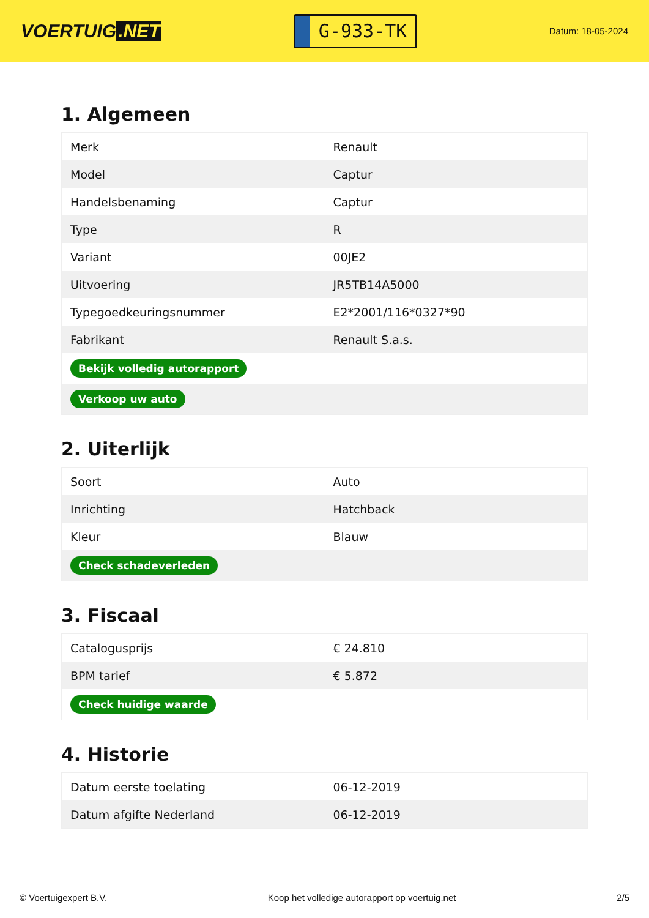VOERTUIG.NET
G-933-TK
Datum: 18-05-2024
1. Algemeen
| Merk | Renault |
| Model | Captur |
| Handelsbenaming | Captur |
| Type | R |
| Variant | 00JE2 |
| Uitvoering | JR5TB14A5000 |
| Typegoedkeuringsnummer | E2*2001/116*0327*90 |
| Fabrikant | Renault S.a.s. |
| Bekijk volledig autorapport | |
| Verkoop uw auto | |
2. Uiterlijk
| Soort | Auto |
| Inrichting | Hatchback |
| Kleur | Blauw |
| Check schadeverleden | |
3. Fiscaal
| Catalogusprijs | € 24.810 |
| BPM tarief | € 5.872 |
| Check huidige waarde | |
4. Historie
| Datum eerste toelating | 06-12-2019 |
| Datum afgifte Nederland | 06-12-2019 |
© Voertuigexpert B.V. Koop het volledige autorapport op voertuig.net 2/5